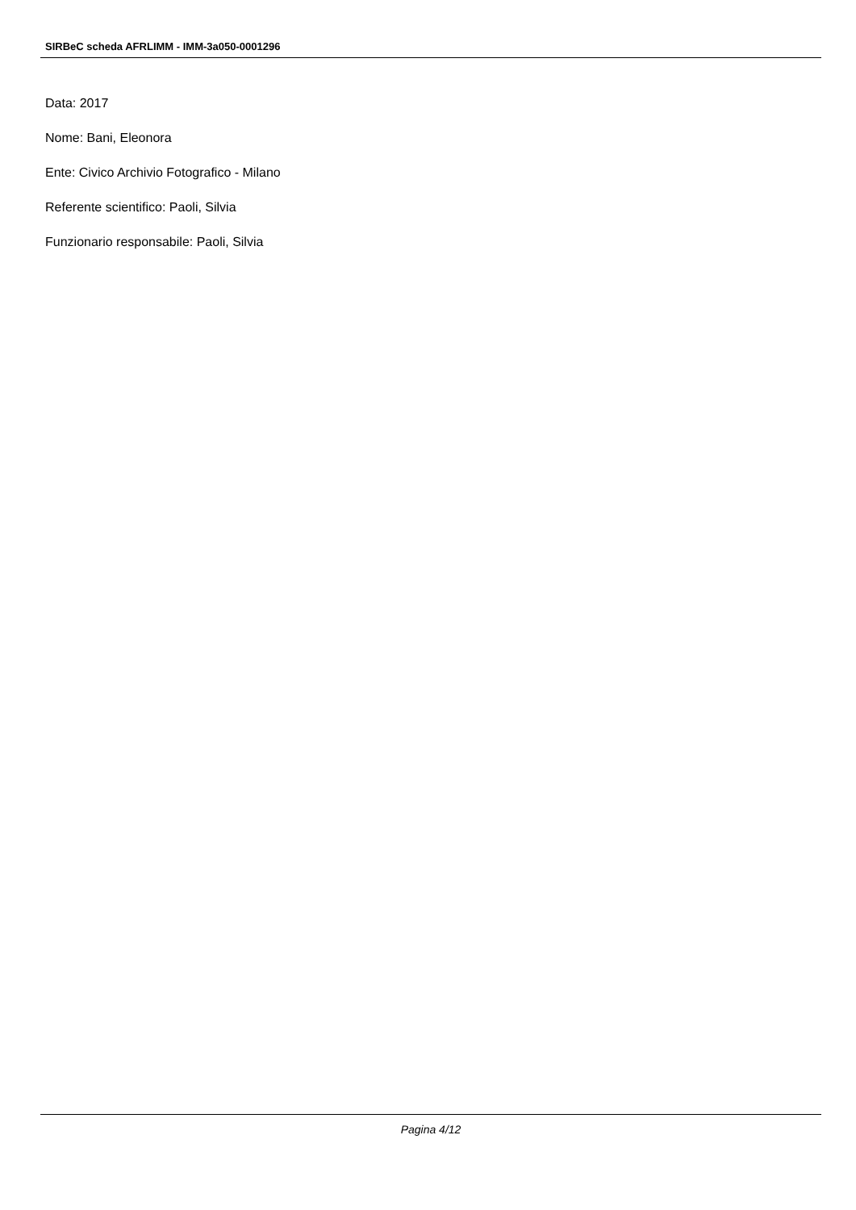SIRBeC scheda AFRLIMM - IMM-3a050-0001296
Data: 2017
Nome: Bani, Eleonora
Ente: Civico Archivio Fotografico - Milano
Referente scientifico: Paoli, Silvia
Funzionario responsabile: Paoli, Silvia
Pagina 4/12